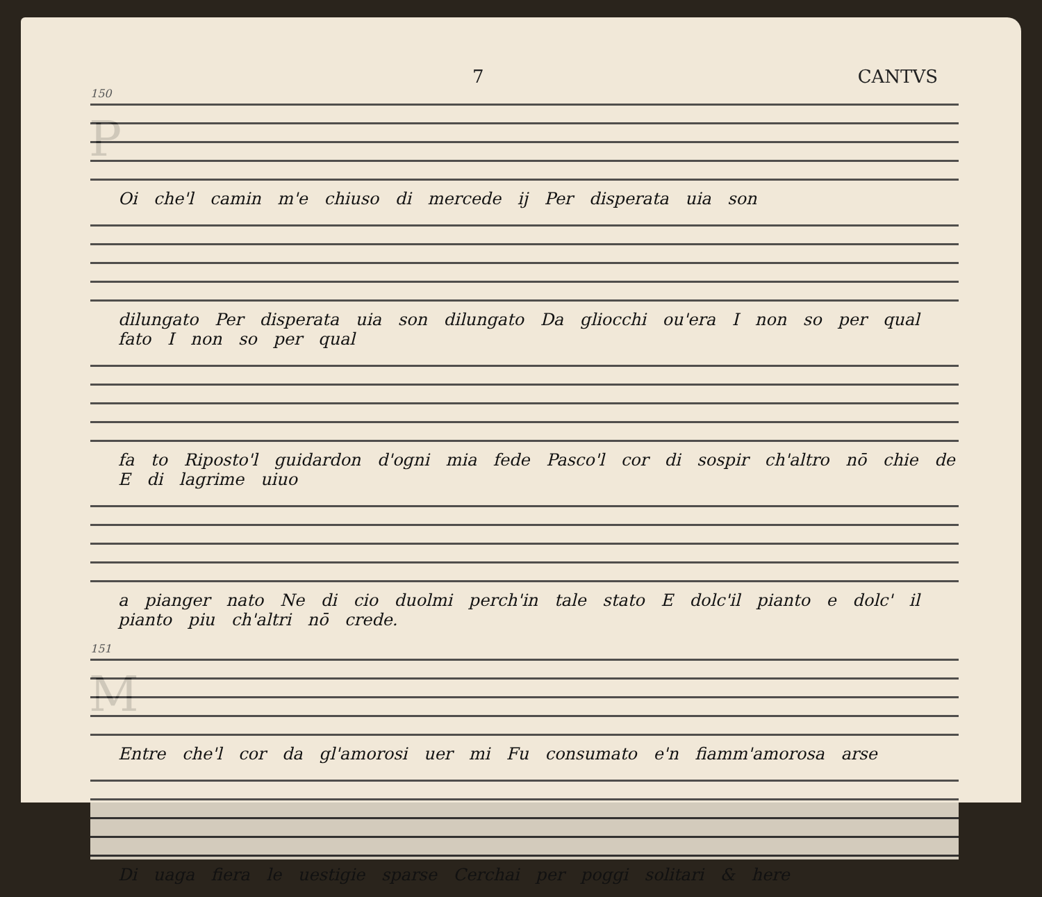7 CANTVS
150
P
Oi che'l camin m'e chiuso di mercede ij Per disperata uia son
dilungato Per disperata uia son dilungato Da gliocchi ou'era I non so per qual fato I non so per qual
fa to Riposto'l guidardon d'ogni mia fede Pasco'l cor di sospir ch'altro nō chie de E di lagrime uiuo
a pianger nato Ne di cio duolmi perch'in tale stato E dolc'il pianto e dolc' il pianto piu ch'altri nō crede.
151
M
Entre che'l cor da gl'amorosi uer mi Fu consumato e'n fiamm'amorosa arse
Di uaga fiera le uestigie sparse Cerchai per poggi solitari & here